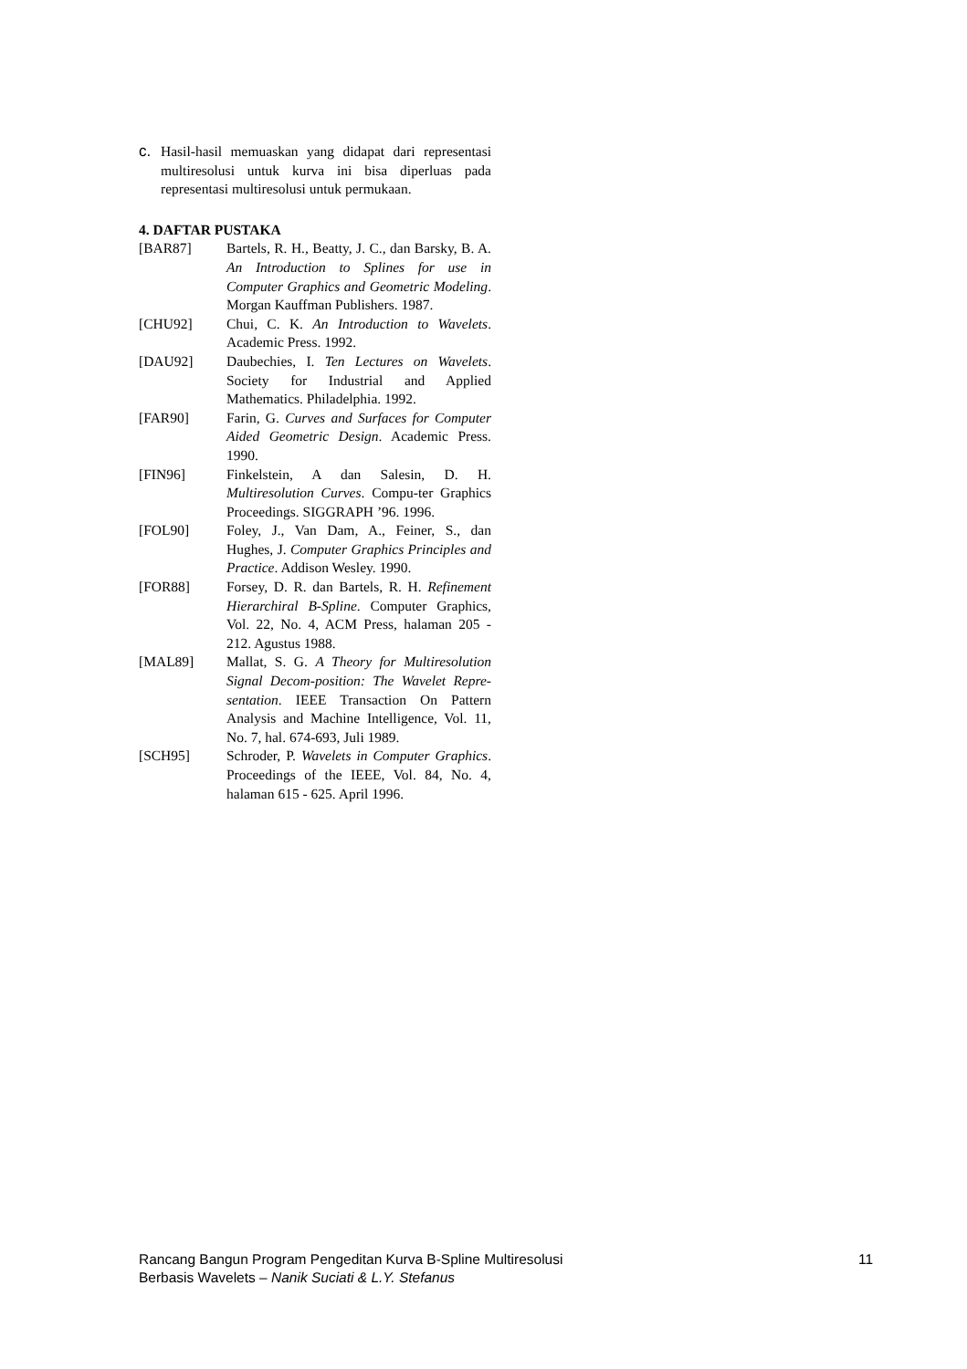c. Hasil-hasil memuaskan yang didapat dari representasi multiresolusi untuk kurva ini bisa diperluas pada representasi multiresolusi untuk permukaan.
4. DAFTAR PUSTAKA
[BAR87] Bartels, R. H., Beatty, J. C., dan Barsky, B. A. An Introduction to Splines for use in Computer Graphics and Geometric Modeling. Morgan Kauffman Publishers. 1987.
[CHU92] Chui, C. K. An Introduction to Wavelets. Academic Press. 1992.
[DAU92] Daubechies, I. Ten Lectures on Wavelets. Society for Industrial and Applied Mathematics. Philadelphia. 1992.
[FAR90] Farin, G. Curves and Surfaces for Computer Aided Geometric Design. Academic Press. 1990.
[FIN96] Finkelstein, A dan Salesin, D. H. Multiresolution Curves. Compu-ter Graphics Proceedings. SIGGRAPH ’96. 1996.
[FOL90] Foley, J., Van Dam, A., Feiner, S., dan Hughes, J. Computer Graphics Principles and Practice. Addison Wesley. 1990.
[FOR88] Forsey, D. R. dan Bartels, R. H. Refinement Hierarchiral B-Spline. Computer Graphics, Vol. 22, No. 4, ACM Press, halaman 205 - 212. Agustus 1988.
[MAL89] Mallat, S. G. A Theory for Multiresolution Signal Decom-position: The Wavelet Repre-sentation. IEEE Transaction On Pattern Analysis and Machine Intelligence, Vol. 11, No. 7, hal. 674-693, Juli 1989.
[SCH95] Schroder, P. Wavelets in Computer Graphics. Proceedings of the IEEE, Vol. 84, No. 4, halaman 615 - 625. April 1996.
Rancang Bangun Program Pengeditan Kurva B-Spline Multiresolusi
Berbasis Wavelets – Nanik Suciati & L.Y. Stefanus
11